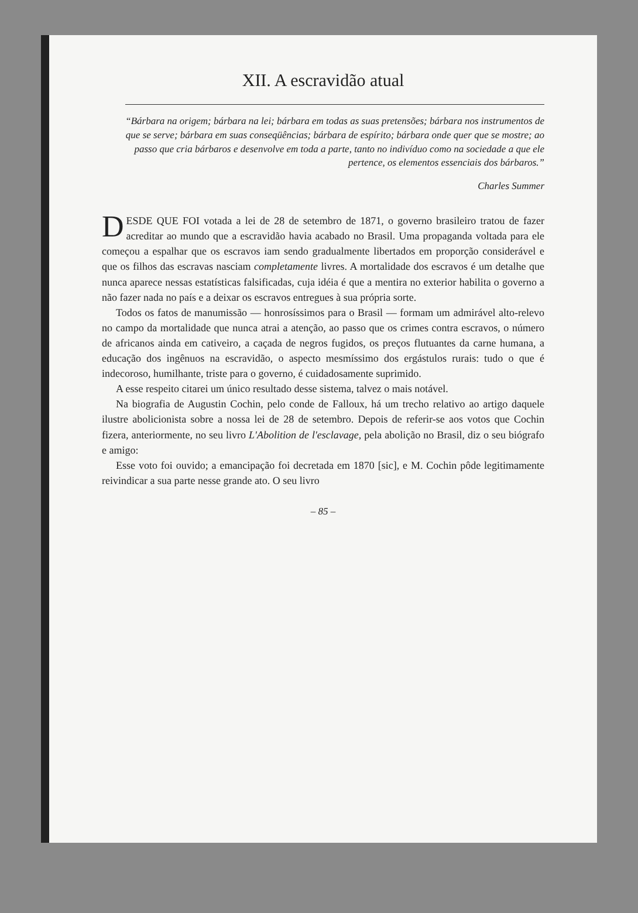XII. A escravidão atual
“Bárbara na origem; bárbara na lei; bárbara em todas as suas pretensões; bárbara nos instrumentos de que se serve; bárbara em suas conseqüências; bárbara de espírito; bárbara onde quer que se mostre; ao passo que cria bárbaros e desenvolve em toda a parte, tanto no indivíduo como na sociedade a que ele pertence, os elementos essenciais dos bárbaros.”
Charles Summer
DESDE QUE FOI votada a lei de 28 de setembro de 1871, o governo brasileiro tratou de fazer acreditar ao mundo que a escravidão havia acabado no Brasil. Uma propaganda voltada para ele começou a espalhar que os escravos iam sendo gradualmente libertados em proporção considerável e que os filhos das escravas nasciam completamente livres. A mortalidade dos escravos é um detalhe que nunca aparece nessas estatísticas falsificadas, cuja idéia é que a mentira no exterior habilita o governo a não fazer nada no país e a deixar os escravos entregues à sua própria sorte.
Todos os fatos de manumissão — honrosíssimos para o Brasil — formam um admirável alto-relevo no campo da mortalidade que nunca atrai a atenção, ao passo que os crimes contra escravos, o número de africanos ainda em cativeiro, a caçada de negros fugidos, os preços flutuantes da carne humana, a educação dos ingênuos na escravidão, o aspecto mesmíssimo dos ergástulos rurais: tudo o que é indecoroso, humilhante, triste para o governo, é cuidadosamente suprimido.
A esse respeito citarei um único resultado desse sistema, talvez o mais notável.
Na biografia de Augustin Cochin, pelo conde de Falloux, há um trecho relativo ao artigo daquele ilustre abolicionista sobre a nossa lei de 28 de setembro. Depois de referir-se aos votos que Cochin fizera, anteriormente, no seu livro L'Abolition de l'esclavage, pela abolição no Brasil, diz o seu biógrafo e amigo:
Esse voto foi ouvido; a emancipação foi decretada em 1870 [sic], e M. Cochin pôde legitimamente reivindicar a sua parte nesse grande ato. O seu livro
– 85 –